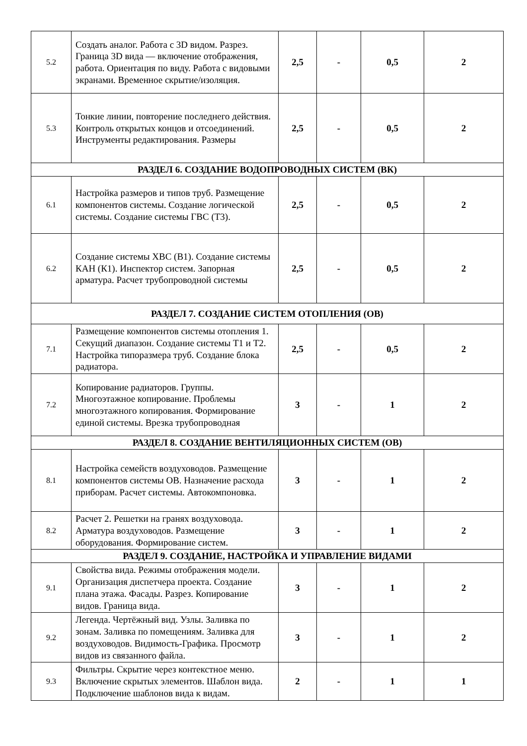| 5.2 | Создать аналог. Работа с 3D видом. Разрез. Граница 3D вида — включение отображения, работа. Ориентация по виду. Работа с видовыми экранами. Временное скрытие/изоляция. | 2,5 | - | 0,5 | 2 |
| 5.3 | Тонкие линии, повторение последнего действия. Контроль открытых концов и отсоединений. Инструменты редактирования. Размеры | 2,5 | - | 0,5 | 2 |
| РАЗДЕЛ 6. СОЗДАНИЕ ВОДОПРОВОДНЫХ СИСТЕМ (ВК) | | | | | |
| 6.1 | Настройка размеров и типов труб. Размещение компонентов системы. Создание логической системы. Создание системы ГВС (Т3). | 2,5 | - | 0,5 | 2 |
| 6.2 | Создание системы ХВС (В1). Создание системы КАН (К1). Инспектор систем. Запорная арматура. Расчет трубопроводной системы | 2,5 | - | 0,5 | 2 |
| РАЗДЕЛ 7. СОЗДАНИЕ СИСТЕМ ОТОПЛЕНИЯ (ОВ) | | | | | |
| 7.1 | Размещение компонентов системы отопления 1. Секущий диапазон. Создание системы Т1 и Т2. Настройка типоразмера труб. Создание блока радиатора. | 2,5 | - | 0,5 | 2 |
| 7.2 | Копирование радиаторов. Группы. Многоэтажное копирование. Проблемы многоэтажного копирования. Формирование единой системы. Врезка трубопроводная | 3 | - | 1 | 2 |
| РАЗДЕЛ 8. СОЗДАНИЕ ВЕНТИЛЯЦИОННЫХ СИСТЕМ (ОВ) | | | | | |
| 8.1 | Настройка семейств воздуховодов. Размещение компонентов системы ОВ. Назначение расхода приборам. Расчет системы. Автокомпоновка. | 3 | - | 1 | 2 |
| 8.2 | Расчет 2. Решетки на гранях воздуховода. Арматура воздуховодов. Размещение оборудования. Формирование систем. | 3 | - | 1 | 2 |
| РАЗДЕЛ 9. СОЗДАНИЕ, НАСТРОЙКА И УПРАВЛЕНИЕ ВИДАМИ | | | | | |
| 9.1 | Свойства вида. Режимы отображения модели. Организация диспетчера проекта. Создание плана этажа. Фасады. Разрез. Копирование видов. Граница вида. | 3 | - | 1 | 2 |
| 9.2 | Легенда. Чертёжный вид. Узлы. Заливка по зонам. Заливка по помещениям. Заливка для воздуховодов. Видимость-Графика. Просмотр видов из связанного файла. | 3 | - | 1 | 2 |
| 9.3 | Фильтры. Скрытие через контекстное меню. Включение скрытых элементов. Шаблон вида. Подключение шаблонов вида к видам. | 2 | - | 1 | 1 |